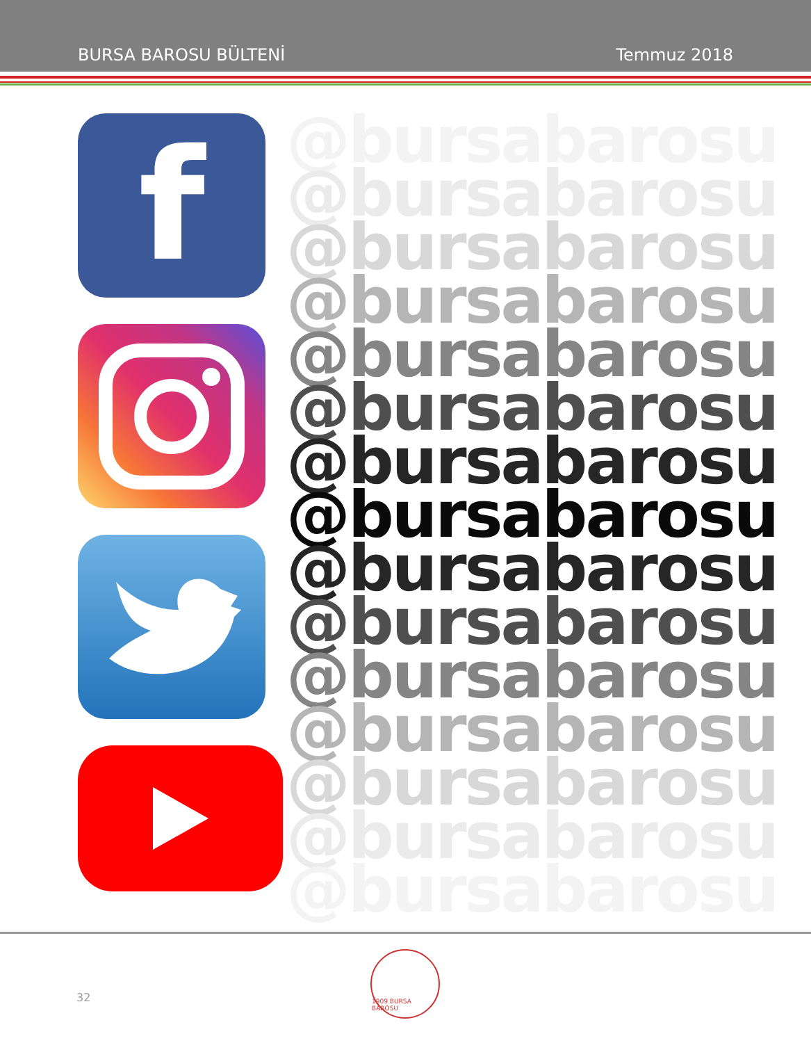BURSA BAROSU BÜLTENİ Temmuz 2018
f
@bursabarosu
@bursabarosu
@bursabarosu
@bursabarosu
@bursabarosu
@bursabarosu
@bursabarosu
@bursabarosu
@bursabarosu
@bursabarosu
@bursabarosu
@bursabarosu
@bursabarosu
@bursabarosu
@bursabarosu
32
1909 BURSA BAROSU